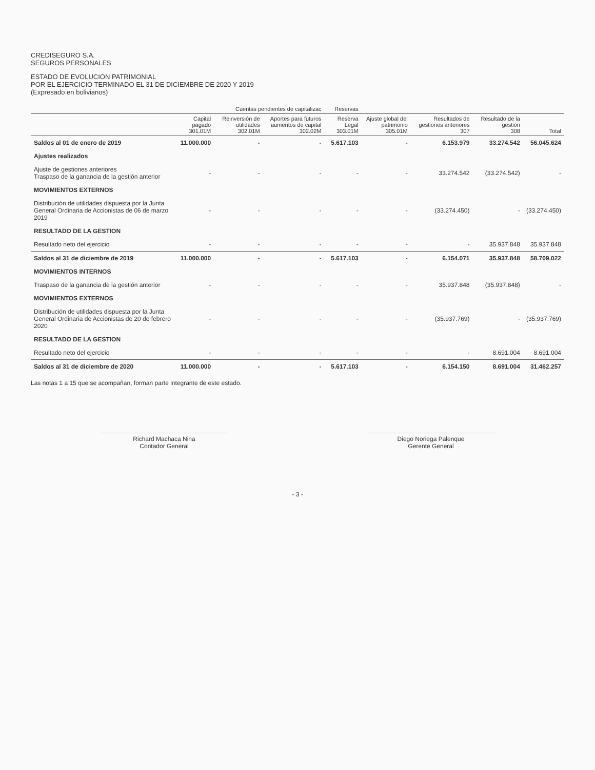CREDISEGURO S.A.
SEGUROS PERSONALES
ESTADO DE EVOLUCION PATRIMONIAL
POR EL EJERCICIO TERMINADO EL 31 DE DICIEMBRE DE 2020 Y 2019
(Expresado en bolivianos)
| | | Cuentas pendientes de capitalizac | | Reservas | | | | |
| --- | --- | --- | --- | --- | --- | --- | --- | --- |
| | Capital pagado 301.01M | Reinversión de utilidades 302.01M | Aportes para futuros aumentos de capital 302.02M | Reserva Legal 303.01M | Ajuste global del patrimonio 305.01M | Resultados de gestiones anteriores 307 | Resultado de la gestión 308 | Total |
| Saldos al 01 de enero de 2019 | 11.000.000 | - | - | 5.617.103 | - | 6.153.979 | 33.274.542 | 56.045.624 |
| Ajustes realizados | | | | | | | | |
| Ajuste de gestiones anteriores Traspaso de la ganancia de la gestión anterior | - | - | - | - | - | 33.274.542 | (33.274.542) | - |
| MOVIMIENTOS EXTERNOS | | | | | | | | |
| Distribución de utilidades dispuesta por la Junta General Ordinaria de Accionistas de 06 de marzo 2019 | - | - | - | - | - | (33.274.450) | - | (33.274.450) |
| RESULTADO DE LA GESTION | | | | | | | | |
| Resultado neto del ejercicio | - | - | - | - | - | - | 35.937.848 | 35.937.848 |
| Saldos al 31 de diciembre de 2019 | 11.000.000 | - | - | 5.617.103 | - | 6.154.071 | 35.937.848 | 58.709.022 |
| MOVIMIENTOS INTERNOS | | | | | | | | |
| Traspaso de la ganancia de la gestión anterior | - | - | - | - | - | 35.937.848 | (35.937.848) | - |
| MOVIMIENTOS EXTERNOS | | | | | | | | |
| Distribución de utilidades dispuesta por la Junta General Ordinaria de Accionistas de 20 de febrero 2020 | - | - | - | - | - | (35.937.769) | - | (35.937.769) |
| RESULTADO DE LA GESTION | | | | | | | | |
| Resultado neto del ejercicio | - | - | - | - | - | - | 8.691.004 | 8.691.004 |
| Saldos al 31 de diciembre de 2020 | 11.000.000 | - | - | 5.617.103 | - | 6.154.150 | 8.691.004 | 31.462.257 |
Las notas 1 a 15 que se acompañan, forman parte integrante de este estado.
Richard Machaca Nina
Contador General
Diego Noriega Palenque
Gerente General
- 3 -